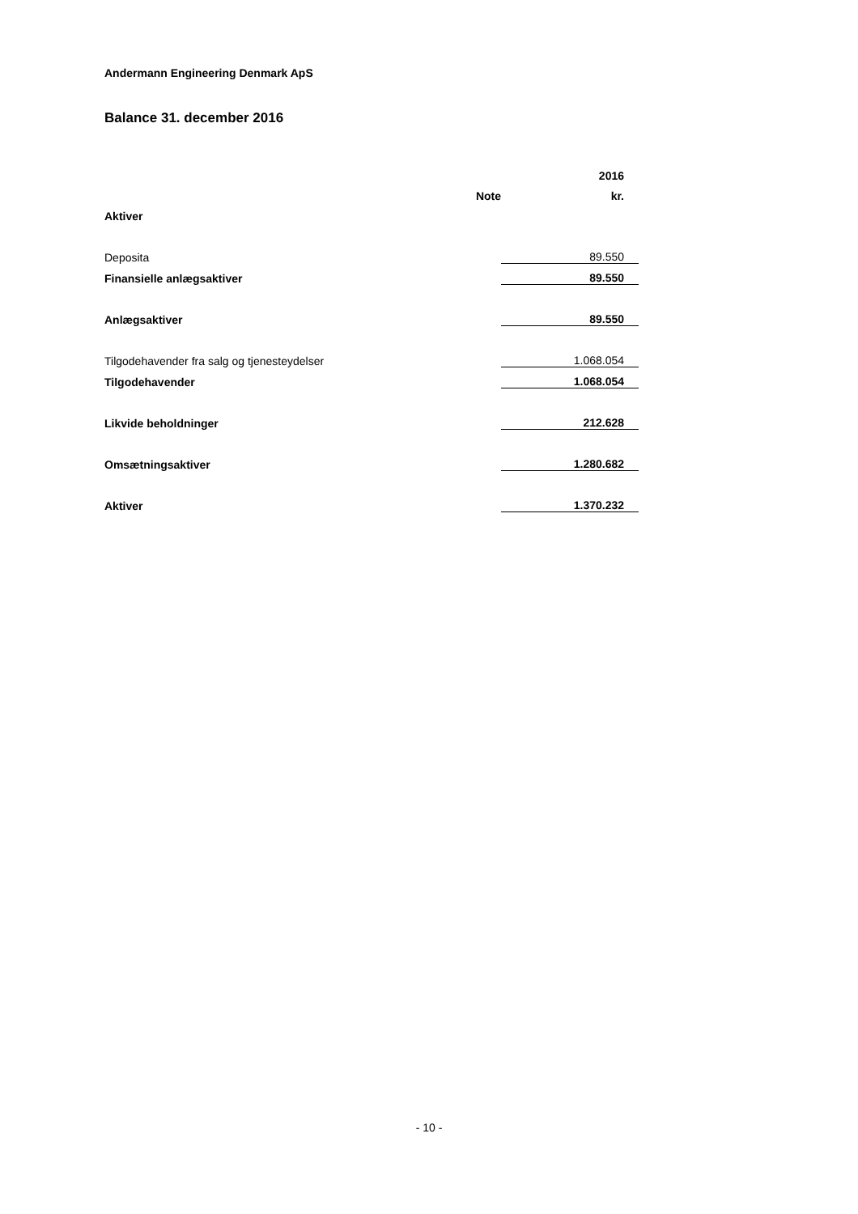Andermann Engineering Denmark ApS
Balance 31. december 2016
| | | 2016 |
| | Note | kr. |
| Aktiver | | |
| Deposita | | 89.550 |
| Finansielle anlægsaktiver | | 89.550 |
| Anlægsaktiver | | 89.550 |
| Tilgodehavender fra salg og tjenesteydelser | | 1.068.054 |
| Tilgodehavender | | 1.068.054 |
| Likvide beholdninger | | 212.628 |
| Omsætningsaktiver | | 1.280.682 |
| Aktiver | | 1.370.232 |
- 10 -